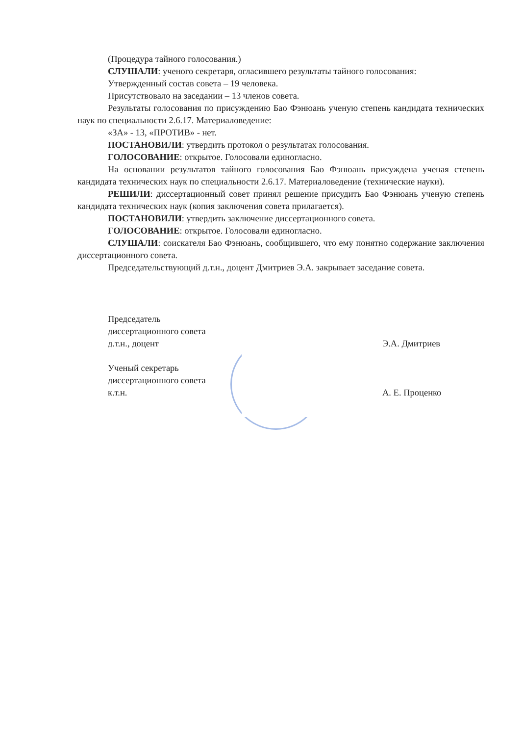(Процедура тайного голосования.)
СЛУШАЛИ: ученого секретаря, огласившего результаты тайного голосования:
Утвержденный состав совета – 19 человека.
Присутствовало на заседании – 13 членов совета.
Результаты голосования по присуждению Бао Фэнюань ученую степень кандидата технических наук по специальности 2.6.17. Материаловедение:
«ЗА» - 13, «ПРОТИВ» - нет.
ПОСТАНОВИЛИ: утвердить протокол о результатах голосования.
ГОЛОСОВАНИЕ: открытое. Голосовали единогласно.
На основании результатов тайного голосования Бао Фэнюань присуждена ученая степень кандидата технических наук по специальности 2.6.17. Материаловедение (технические науки).
РЕШИЛИ: диссертационный совет принял решение присудить Бао Фэнюань ученую степень кандидата технических наук (копия заключения совета прилагается).
ПОСТАНОВИЛИ: утвердить заключение диссертационного совета.
ГОЛОСОВАНИЕ: открытое. Голосовали единогласно.
СЛУШАЛИ: соискателя Бао Фэнюань, сообщившего, что ему понятно содержание заключения диссертационного совета.
Председательствующий д.т.н., доцент Дмитриев Э.А. закрывает заседание совета.
Председатель
диссертационного совета
д.т.н., доцент
Э.А. Дмитриев
Ученый секретарь
диссертационного совета
к.т.н.
А. Е. Проценко